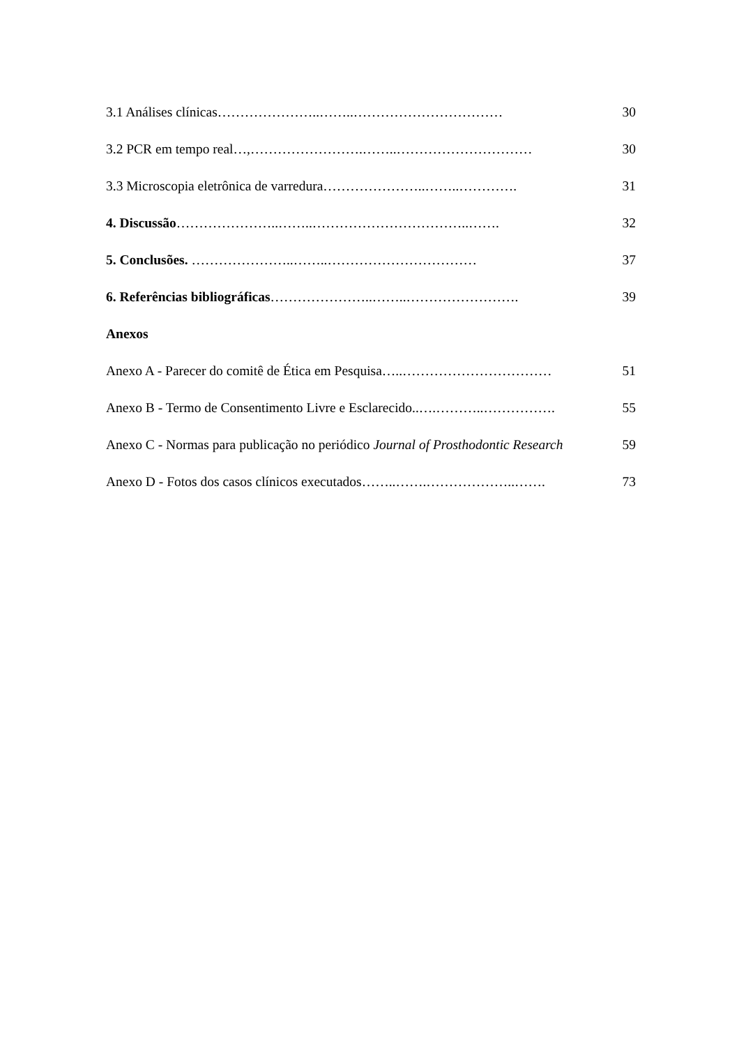3.1 Análises clínicas…………………..……..…………………………… 30
3.2 PCR em tempo real…,…………………….……..………………………… 30
3.3 Microscopia eletrônica de varredura…………………..……..…………. 31
4. Discussão…………………..……..……………………………..……. 32
5. Conclusões. …………………..……..…………………………… 37
6. Referências bibliográficas…………………..……..……………………. 39
Anexos
Anexo A - Parecer do comitê de Ética em Pesquisa…..…………………………… 51
Anexo B - Termo de Consentimento Livre e Esclarecido..….………..……………. 55
Anexo C - Normas para publicação no periódico Journal of Prosthodontic Research 59
Anexo D - Fotos dos casos clínicos executados……..…….………………..……. 73